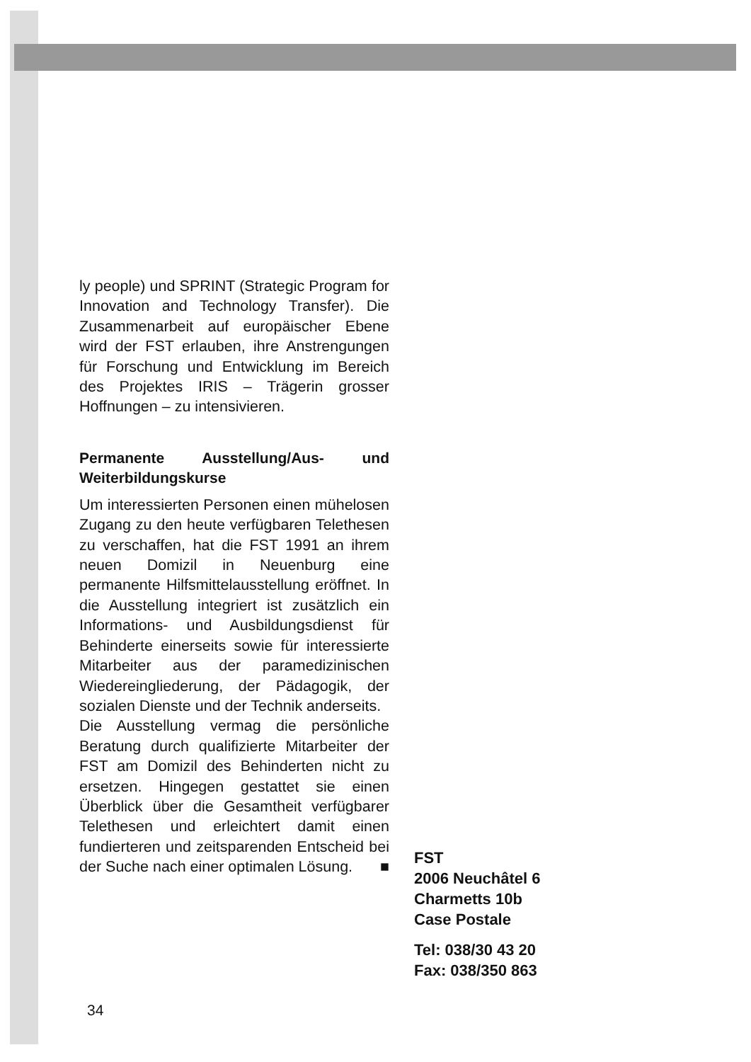ly people) und SPRINT (Strategic Program for Innovation and Technology Transfer). Die Zusammenarbeit auf europäischer Ebene wird der FST erlauben, ihre Anstrengungen für Forschung und Entwicklung im Bereich des Projektes IRIS – Trägerin grosser Hoffnungen – zu intensivieren.
Permanente Ausstellung/Aus- und Weiterbildungskurse
Um interessierten Personen einen mühelosen Zugang zu den heute verfügbaren Telethesen zu verschaffen, hat die FST 1991 an ihrem neuen Domizil in Neuenburg eine permanente Hilfsmittelausstellung eröffnet. In die Ausstellung integriert ist zusätzlich ein Informations- und Ausbildungsdienst für Behinderte einerseits sowie für interessierte Mitarbeiter aus der paramedizinischen Wiedereingliederung, der Pädagogik, der sozialen Dienste und der Technik anderseits.
Die Ausstellung vermag die persönliche Beratung durch qualifizierte Mitarbeiter der FST am Domizil des Behinderten nicht zu ersetzen. Hingegen gestattet sie einen Überblick über die Gesamtheit verfügbarer Telethesen und erleichtert damit einen fundierteren und zeitsparenden Entscheid bei der Suche nach einer optimalen Lösung. ■
FST
2006 Neuchâtel 6
Charmetts 10b
Case Postale
Tel: 038/30 43 20
Fax: 038/350 863
34